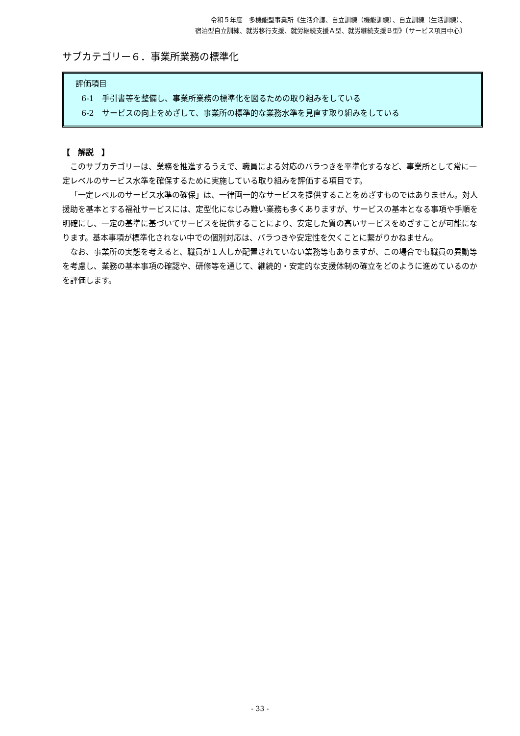令和５年度　多機能型事業所《生活介護、自立訓練（機能訓練）、自立訓練（生活訓練）、
宿泊型自立訓練、就労移行支援、就労継続支援Ａ型、就労継続支援Ｂ型》〔サービス項目中心〕
サブカテゴリー６．事業所業務の標準化
評価項目
6-1　手引書等を整備し、事業所業務の標準化を図るための取り組みをしている
6-2　サービスの向上をめざして、事業所の標準的な業務水準を見直す取り組みをしている
【　解説　】
このサブカテゴリーは、業務を推進するうえで、職員による対応のバラつきを平準化するなど、事業所として常に一定レベルのサービス水準を確保するために実施している取り組みを評価する項目です。
「一定レベルのサービス水準の確保」は、一律画一的なサービスを提供することをめざすものではありません。対人援助を基本とする福祉サービスには、定型化になじみ難い業務も多くありますが、サービスの基本となる事項や手順を明確にし、一定の基準に基づいてサービスを提供することにより、安定した質の高いサービスをめざすことが可能になります。基本事項が標準化されない中での個別対応は、バラつきや安定性を欠くことに繋がりかねません。
なお、事業所の実態を考えると、職員が１人しか配置されていない業務等もありますが、この場合でも職員の異動等を考慮し、業務の基本事項の確認や、研修等を通じて、継続的・安定的な支援体制の確立をどのように進めているのかを評価します。
- 33 -